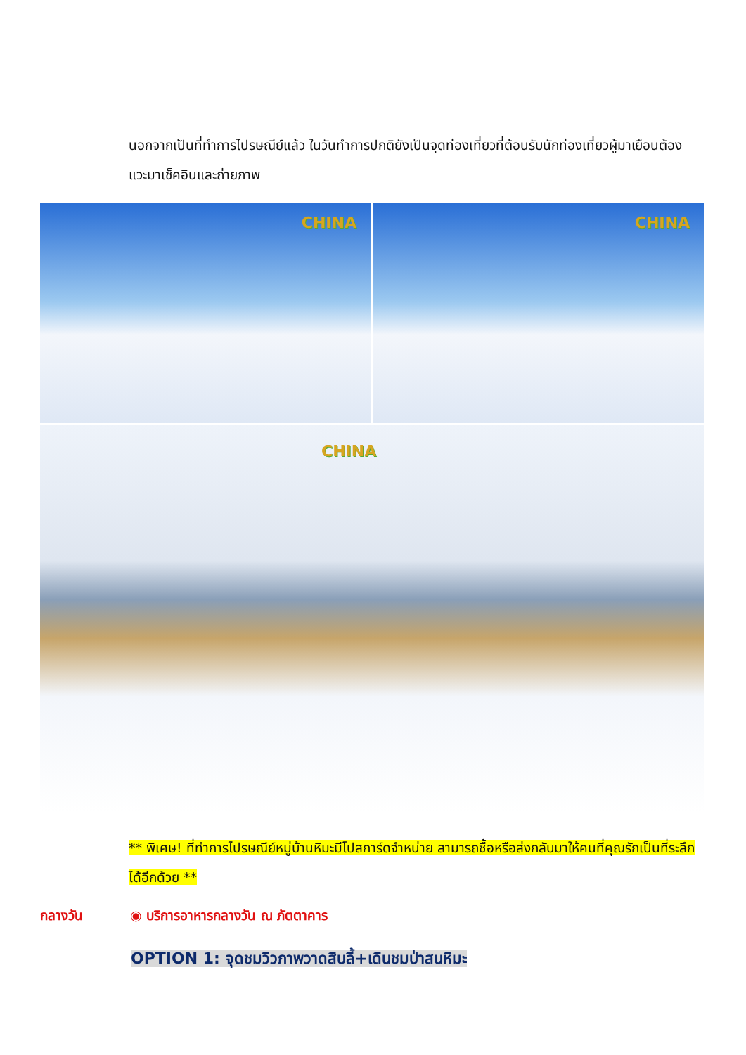นอกจากเป็นที่ทำการไปรษณีย์แล้ว ในวันทำการปกติยังเป็นจุดท่องเที่ยวที่ต้อนรับนักท่องเที่ยวผู้มาเยือนต้องแวะมาเช็คอินและถ่ายภาพ
CHINA
CHINA
CHINA
** พิเศษ! ที่ทำการไปรษณีย์หมู่บ้านหิมะมีโปสการ์ดจำหน่าย สามารถซื้อหรือส่งกลับมาให้คนที่คุณรักเป็นที่ระลึกได้อีกด้วย **
กลางวัน ◉ บริการอาหารกลางวัน ณ ภัตตาคาร
OPTION 1: จุดชมวิวภาพวาดสิบลี้+เดินชมป่าสนหิมะ